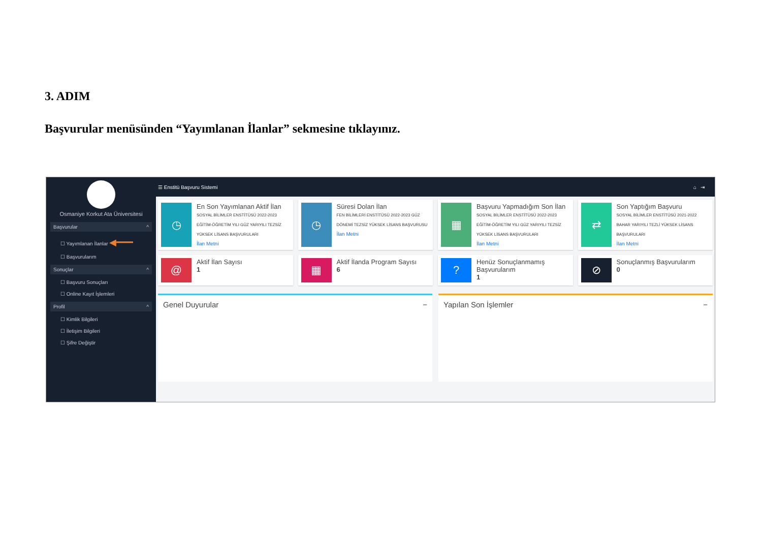3. ADIM
Başvurular menüsünden “Yayımlanan İlanlar” sekmesine tıklayınız.
Osmaniye Korkut Ata Üniversitesi
Başvurular ^
☐ Yayımlanan İlanlar ◀━━━
☐ Başvurularım
Sonuçlar ^
☐ Başvuru Sonuçları
☐ Online Kayıt İşlemleri
Profil ^
☐ Kimlik Bilgileri
☐ İletişim Bilgileri
☐ Şifre Değiştir
☰ Enstitü Başvuru Sistemi ⌂ ⇥
◷
En Son Yayımlanan Aktif İlan
SOSYAL BİLİMLER ENSTİTÜSÜ 2022-2023 EĞİTİM-ÖĞRETİM YILI GÜZ YARIYILI TEZSİZ YÜKSEK LİSANS BAŞVURULARI
İlan Metni
◷
Süresi Dolan İlan
FEN BİLİMLERİ ENSTİTÜSÜ 2022-2023 GÜZ DÖNEMİ TEZSİZ YÜKSEK LİSANS BAŞVURUSU
İlan Metni
▦
Başvuru Yapmadığım Son İlan
SOSYAL BİLİMLER ENSTİTÜSÜ 2022-2023 EĞİTİM-ÖĞRETİM YILI GÜZ YARIYILI TEZSİZ YÜKSEK LİSANS BAŞVURULARI
İlan Metni
⇄
Son Yaptığım Başvuru
SOSYAL BİLİMLER ENSTİTÜSÜ 2021-2022 BAHAR YARIYILI TEZLİ YÜKSEK LİSANS BAŞVURULARI
İlan Metni
@
Aktif İlan Sayısı
1
▦
Aktif İlanda Program Sayısı
6
?
Henüz Sonuçlanmamış Başvurularım
1
⊘
Sonuçlanmış Başvurularım
0
Genel Duyurular − Yapılan Son İşlemler −